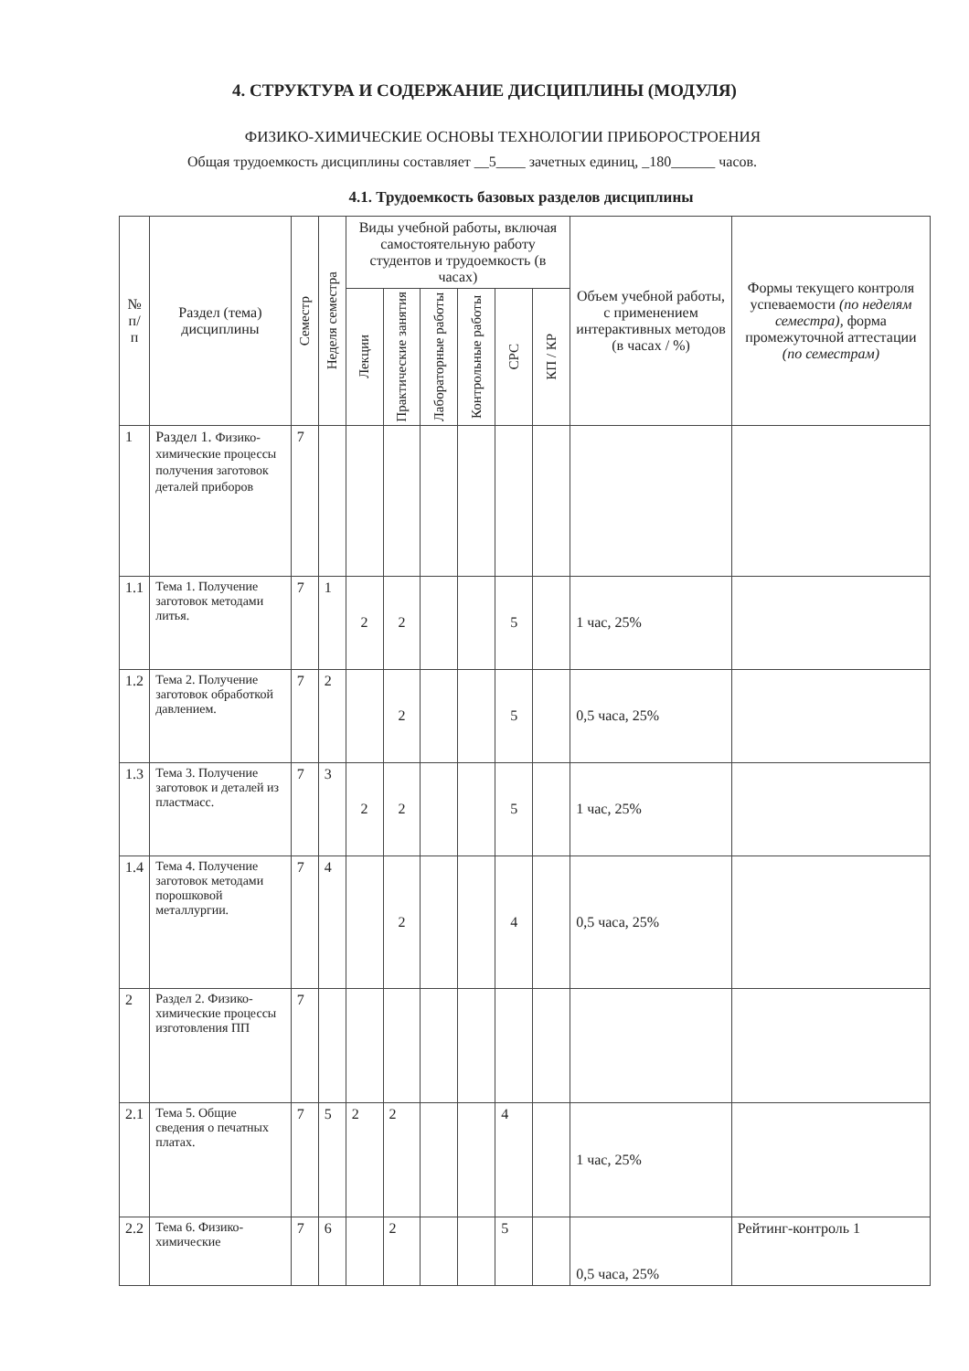4. СТРУКТУРА И СОДЕРЖАНИЕ ДИСЦИПЛИНЫ (МОДУЛЯ)
ФИЗИКО-ХИМИЧЕСКИЕ ОСНОВЫ ТЕХНОЛОГИИ ПРИБОРОСТРОЕНИЯ
Общая трудоемкость дисциплины составляет __5____ зачетных единиц, _180______ часов.
4.1. Трудоемкость базовых разделов дисциплины
| № п/п | Раздел (тема) дисциплины | Семестр | Неделя семестра | Виды учебной работы, включая самостоятельную работу студентов и трудоемкость (в часах) | | | | | | Объем учебной работы, с применением интерактивных методов (в часах / %) | Формы текущего контроля успеваемости (по неделям семестра), форма промежуточной аттестации (по семестрам) |
| --- | --- | --- | --- | --- | --- | --- | --- | --- | --- | --- | --- |
| | | | | Лекции | Практические занятия | Лабораторные работы | Контрольные работы | СРС | КП / КР | | |
| 1 | Раздел 1. Физико-химические процессы получения заготовок деталей приборов | 7 | | | | | | | | | |
| 1.1 | Тема 1. Получение заготовок методами литья. | 7 | 1 | 2 | 2 | | | 5 | | 1 час, 25% | |
| 1.2 | Тема 2. Получение заготовок обработкой давлением. | 7 | 2 | | 2 | | | 5 | | 0,5 часа, 25% | |
| 1.3 | Тема 3. Получение заготовок и деталей из пластмасс. | 7 | 3 | 2 | 2 | | | 5 | | 1 час, 25% | |
| 1.4 | Тема 4. Получение заготовок методами порошковой металлургии. | 7 | 4 | | 2 | | | 4 | | 0,5 часа, 25% | |
| 2 | Раздел 2. Физико-химические процессы изготовления ПП | 7 | | | | | | | | | |
| 2.1 | Тема 5. Общие сведения о печатных платах. | 7 | 5 | 2 | 2 | | | 4 | | 1 час, 25% | |
| 2.2 | Тема 6. Физико-химические | 7 | 6 | | 2 | | | 5 | | 0,5 часа, 25% | Рейтинг-контроль 1 |